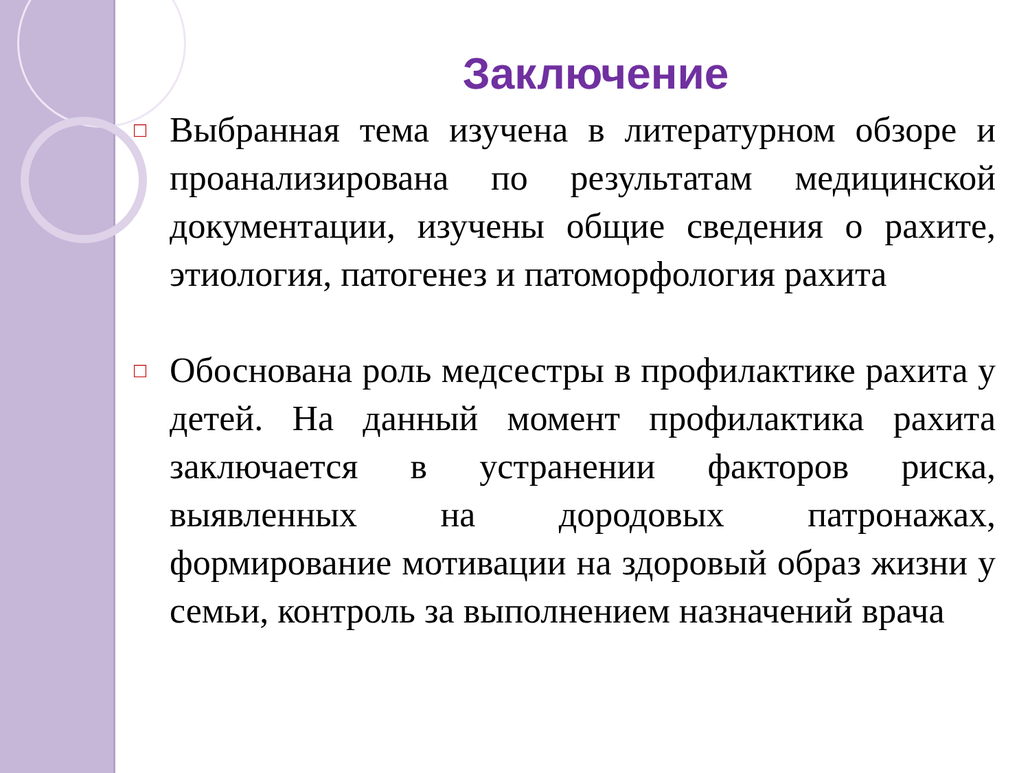Заключение
□
Выбранная тема изучена в литературном обзоре и проанализирована по результатам медицинской документации, изучены общие сведения о рахите, этиология, патогенез и патоморфология рахита
□
Обоснована роль медсестры в профилактике рахита у детей. На данный момент профилактика рахита заключается в устранении факторов риска, выявленных на дородовых патронажах, формирование мотивации на здоровый образ жизни у семьи, контроль за выполнением назначений врача